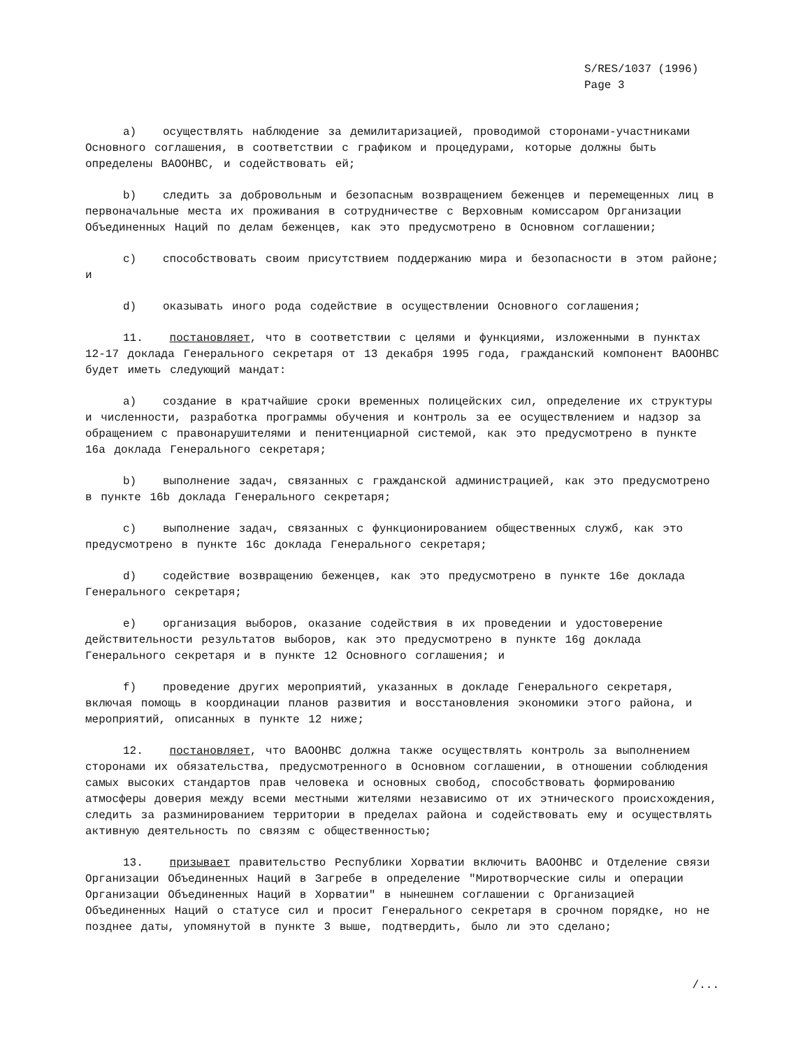S/RES/1037 (1996)
Page 3
a) осуществлять наблюдение за демилитаризацией, проводимой сторонами-участниками Основного соглашения, в соответствии с графиком и процедурами, которые должны быть определены ВАООНВС, и содействовать ей;
b) следить за добровольным и безопасным возвращением беженцев и перемещенных лиц в первоначальные места их проживания в сотрудничестве с Верховным комиссаром Организации Объединенных Наций по делам беженцев, как это предусмотрено в Основном соглашении;
c) способствовать своим присутствием поддержанию мира и безопасности в этом районе; и
d) оказывать иного рода содействие в осуществлении Основного соглашения;
11. постановляет, что в соответствии с целями и функциями, изложенными в пунктах 12-17 доклада Генерального секретаря от 13 декабря 1995 года, гражданский компонент ВАООНВС будет иметь следующий мандат:
a) создание в кратчайшие сроки временных полицейских сил, определение их структуры и численности, разработка программы обучения и контроль за ее осуществлением и надзор за обращением с правонарушителями и пенитенциарной системой, как это предусмотрено в пункте 16a доклада Генерального секретаря;
b) выполнение задач, связанных с гражданской администрацией, как это предусмотрено в пункте 16b доклада Генерального секретаря;
c) выполнение задач, связанных с функционированием общественных служб, как это предусмотрено в пункте 16c доклада Генерального секретаря;
d) содействие возвращению беженцев, как это предусмотрено в пункте 16e доклада Генерального секретаря;
e) организация выборов, оказание содействия в их проведении и удостоверение действительности результатов выборов, как это предусмотрено в пункте 16g доклада Генерального секретаря и в пункте 12 Основного соглашения; и
f) проведение других мероприятий, указанных в докладе Генерального секретаря, включая помощь в координации планов развития и восстановления экономики этого района, и мероприятий, описанных в пункте 12 ниже;
12. постановляет, что ВАООНВС должна также осуществлять контроль за выполнением сторонами их обязательства, предусмотренного в Основном соглашении, в отношении соблюдения самых высоких стандартов прав человека и основных свобод, способствовать формированию атмосферы доверия между всеми местными жителями независимо от их этнического происхождения, следить за разминированием территории в пределах района и содействовать ему и осуществлять активную деятельность по связям с общественностью;
13. призывает правительство Республики Хорватии включить ВАООНВС и Отделение связи Организации Объединенных Наций в Загребе в определение "Миротворческие силы и операции Организации Объединенных Наций в Хорватии" в нынешнем соглашении с Организацией Объединенных Наций о статусе сил и просит Генерального секретаря в срочном порядке, но не позднее даты, упомянутой в пункте 3 выше, подтвердить, было ли это сделано;
/...